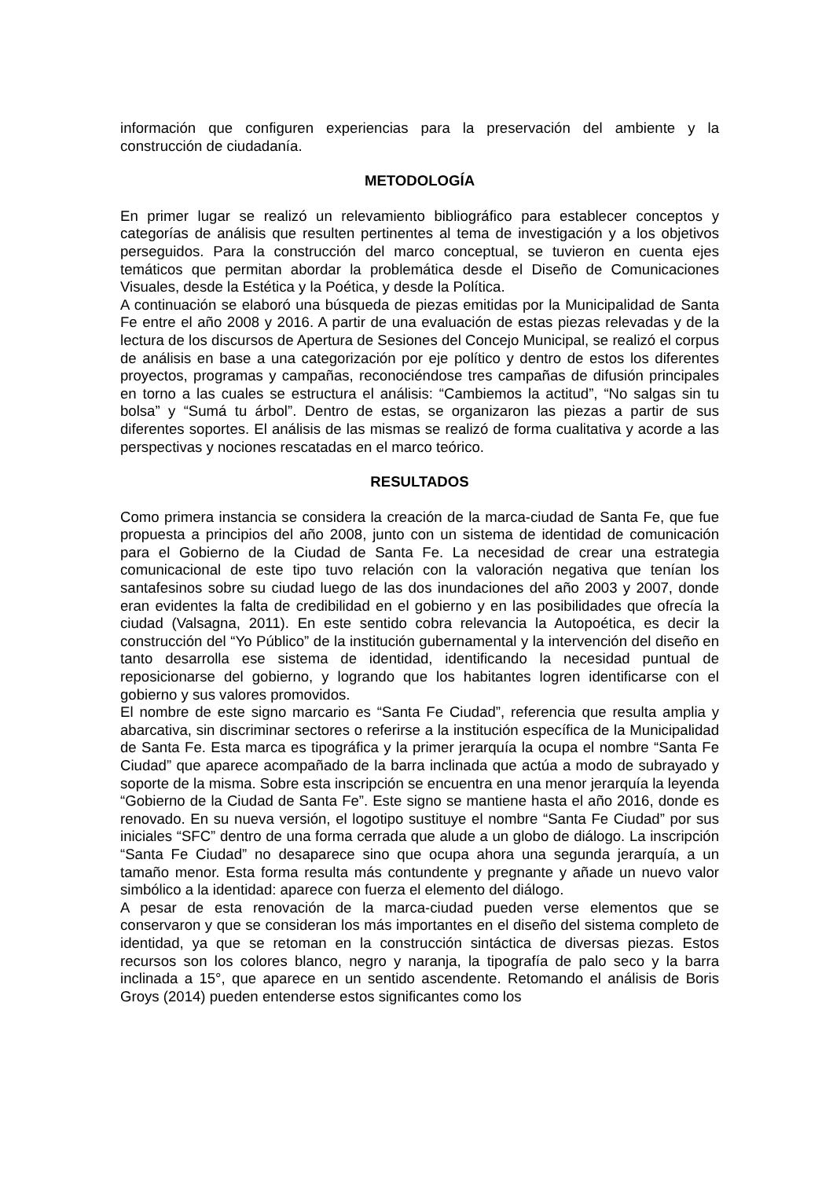información que configuren experiencias para la preservación del ambiente y la construcción de ciudadanía.
METODOLOGÍA
En primer lugar se realizó un relevamiento bibliográfico para establecer conceptos y categorías de análisis que resulten pertinentes al tema de investigación y a los objetivos perseguidos. Para la construcción del marco conceptual, se tuvieron en cuenta ejes temáticos que permitan abordar la problemática desde el Diseño de Comunicaciones Visuales, desde la Estética y la Poética, y desde la Política.
A continuación se elaboró una búsqueda de piezas emitidas por la Municipalidad de Santa Fe entre el año 2008 y 2016. A partir de una evaluación de estas piezas relevadas y de la lectura de los discursos de Apertura de Sesiones del Concejo Municipal, se realizó el corpus de análisis en base a una categorización por eje político y dentro de estos los diferentes proyectos, programas y campañas, reconociéndose tres campañas de difusión principales en torno a las cuales se estructura el análisis: “Cambiemos la actitud”, “No salgas sin tu bolsa” y “Sumá tu árbol”. Dentro de estas, se organizaron las piezas a partir de sus diferentes soportes. El análisis de las mismas se realizó de forma cualitativa y acorde a las perspectivas y nociones rescatadas en el marco teórico.
RESULTADOS
Como primera instancia se considera la creación de la marca-ciudad de Santa Fe, que fue propuesta a principios del año 2008, junto con un sistema de identidad de comunicación para el Gobierno de la Ciudad de Santa Fe. La necesidad de crear una estrategia comunicacional de este tipo tuvo relación con la valoración negativa que tenían los santafesinos sobre su ciudad luego de las dos inundaciones del año 2003 y 2007, donde eran evidentes la falta de credibilidad en el gobierno y en las posibilidades que ofrecía la ciudad (Valsagna, 2011). En este sentido cobra relevancia la Autopoética, es decir la construcción del “Yo Público” de la institución gubernamental y la intervención del diseño en tanto desarrolla ese sistema de identidad, identificando la necesidad puntual de reposicionarse del gobierno, y logrando que los habitantes logren identificarse con el gobierno y sus valores promovidos.
El nombre de este signo marcario es “Santa Fe Ciudad”, referencia que resulta amplia y abarcativa, sin discriminar sectores o referirse a la institución específica de la Municipalidad de Santa Fe. Esta marca es tipográfica y la primer jerarquía la ocupa el nombre “Santa Fe Ciudad” que aparece acompañado de la barra inclinada que actúa a modo de subrayado y soporte de la misma. Sobre esta inscripción se encuentra en una menor jerarquía la leyenda “Gobierno de la Ciudad de Santa Fe”. Este signo se mantiene hasta el año 2016, donde es renovado. En su nueva versión, el logotipo sustituye el nombre “Santa Fe Ciudad” por sus iniciales “SFC” dentro de una forma cerrada que alude a un globo de diálogo. La inscripción “Santa Fe Ciudad” no desaparece sino que ocupa ahora una segunda jerarquía, a un tamaño menor. Esta forma resulta más contundente y pregnante y añade un nuevo valor simbólico a la identidad: aparece con fuerza el elemento del diálogo.
A pesar de esta renovación de la marca-ciudad pueden verse elementos que se conservaron y que se consideran los más importantes en el diseño del sistema completo de identidad, ya que se retoman en la construcción sintáctica de diversas piezas. Estos recursos son los colores blanco, negro y naranja, la tipografía de palo seco y la barra inclinada a 15°, que aparece en un sentido ascendente. Retomando el análisis de Boris Groys (2014) pueden entenderse estos significantes como los